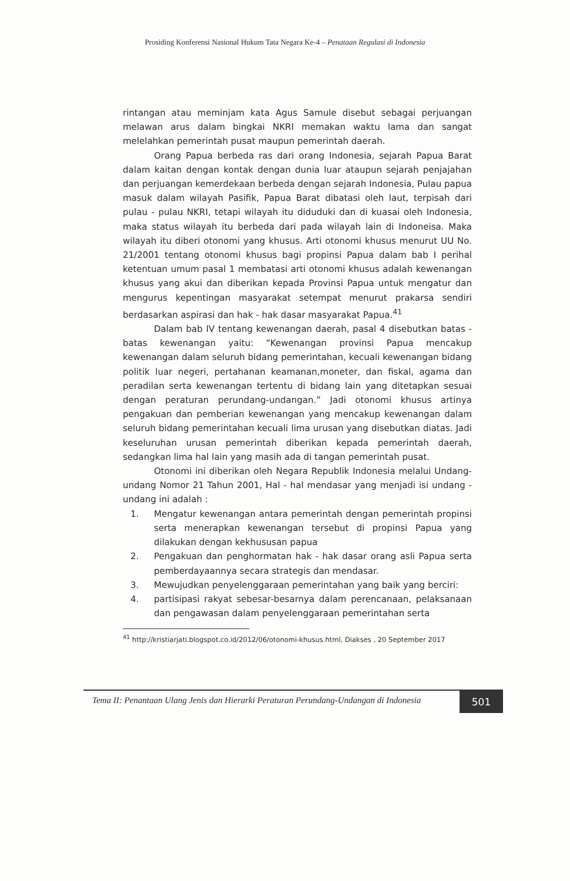Prosiding Konferensi Nasional Hukum Tata Negara Ke-4 – Penataan Regulasi di Indonesia
rintangan atau meminjam kata Agus Samule disebut sebagai perjuangan melawan arus dalam bingkai NKRI memakan waktu lama dan sangat melelahkan pemerintah pusat maupun pemerintah daerah.
Orang Papua berbeda ras dari orang Indonesia, sejarah Papua Barat dalam kaitan dengan kontak dengan dunia luar ataupun sejarah penjajahan dan perjuangan kemerdekaan berbeda dengan sejarah Indonesia, Pulau papua masuk dalam wilayah Pasifik, Papua Barat dibatasi oleh laut, terpisah dari pulau - pulau NKRI, tetapi wilayah itu diduduki dan di kuasai oleh Indonesia, maka status wilayah itu berbeda dari pada wilayah lain di Indoneisa. Maka wilayah itu diberi otonomi yang khusus. Arti otonomi khusus menurut UU No. 21/2001 tentang otonomi khusus bagi propinsi Papua dalam bab I perihal ketentuan umum pasal 1 membatasi arti otonomi khusus adalah kewenangan khusus yang akui dan diberikan kepada Provinsi Papua untuk mengatur dan mengurus kepentingan masyarakat setempat menurut prakarsa sendiri berdasarkan aspirasi dan hak - hak dasar masyarakat Papua.<sup>41</sup>
Dalam bab IV tentang kewenangan daerah, pasal 4 disebutkan batas - batas kewenangan yaitu: “Kewenangan provinsi Papua mencakup kewenangan dalam seluruh bidang pemerintahan, kecuali kewenangan bidang politik luar negeri, pertahanan keamanan,moneter, dan fiskal, agama dan peradilan serta kewenangan tertentu di bidang lain yang ditetapkan sesuai dengan peraturan perundang-undangan.” Jadi otonomi khusus artinya pengakuan dan pemberian kewenangan yang mencakup kewenangan dalam seluruh bidang pemerintahan kecuali lima urusan yang disebutkan diatas. Jadi keseluruhan urusan pemerintah diberikan kepada pemerintah daerah, sedangkan lima hal lain yang masih ada di tangan pemerintah pusat.
Otonomi ini diberikan oleh Negara Republik Indonesia melalui Undang-undang Nomor 21 Tahun 2001, Hal - hal mendasar yang menjadi isi undang - undang ini adalah :
1. Mengatur kewenangan antara pemerintah dengan pemerintah propinsi serta menerapkan kewenangan tersebut di propinsi Papua yang dilakukan dengan kekhususan papua
2. Pengakuan dan penghormatan hak - hak dasar orang asli Papua serta pemberdayaannya secara strategis dan mendasar.
3. Mewujudkan penyelenggaraan pemerintahan yang baik yang berciri:
4. partisipasi rakyat sebesar-besarnya dalam perencanaan, pelaksanaan dan pengawasan dalam penyelenggaraan pemerintahan serta
<sup>41</sup> http://kristiarjati.blogspot.co.id/2012/06/otonomi-khusus.html, Diakses , 20 September 2017
Tema II: Penantaan Ulang Jenis dan Hierarki Peraturan Perundang-Undangan di Indonesia 501